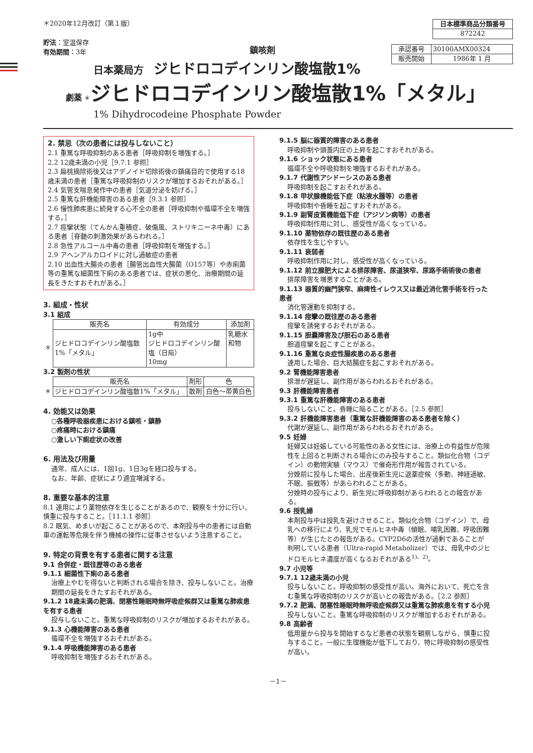＊2020年12月改訂（第１版）
貯法：室温保存
有効期間：3年
鎮咳剤
| 日本標準商品分類番号 |
| --- |
| 872242 |
| 承認番号 | 30100AMX00324 |
| 販売開始 | 1986年 1 月 |
日本薬局方　ジヒドロコデインリン酸塩散1%
劇薬 ＊ジヒドロコデインリン酸塩散1%「メタル」
1% Dihydrocodeine Phosphate Powder
2. 禁忌（次の患者には投与しないこと）
2.1 重篤な呼吸抑制のある患者［呼吸抑制を増強する。］
2.2 12歳未満の小児［9.7.1 参照］
2.3 扁桃摘除術後又はアデノイド切除術後の鎮痛目的で使用する18歳未満の患者［重篤な呼吸抑制のリスクが増加するおそれがある。］
2.4 気管支喘息発作中の患者［気道分泌を妨げる。］
2.5 重篤な肝機能障害のある患者［9.3.1 参照］
2.6 慢性肺疾患に続発する心不全の患者［呼吸抑制や循環不全を増強する。］
2.7 痙攣状態（てんかん重積症、破傷風、ストリキニーネ中毒）にある患者［脊髄の刺激効果があらわれる。］
2.8 急性アルコール中毒の患者［呼吸抑制を増強する。］
2.9 アヘンアルカロイドに対し過敏症の患者
2.10 出血性大腸炎の患者［腸管出血性大腸菌（O157等）や赤痢菌等の重篤な細菌性下痢のある患者では、症状の悪化、治療期間の延長をきたすおそれがある。］
3. 組成・性状
3.1 組成
| | 販売名 | 有効成分 | 添加剤 |
| --- | --- | --- | --- |
| ＊ | ジヒドロコデインリン酸塩散1%「メタル」 | 1g中 ジヒドロコデインリン酸塩（日局） 10mg | 乳糖水和物 |
3.2 製剤の性状
| | 販売名 | 剤形 | 色 |
| --- | --- | --- | --- |
| ＊ | ジヒドロコデインリン酸塩散1%「メタル」 | 散剤 | 白色～帯黄白色 |
4. 効能又は効果
○各種呼吸器疾患における鎮咳・鎮静
○疼痛時における鎮痛
○激しい下痢症状の改善
6. 用法及び用量
通常、成人には、1回1g、1日3gを経口投与する。
なお、年齢、症状により適宜増減する。
8. 重要な基本的注意
8.1 連用により薬物依存を生じることがあるので、観察を十分に行い、慎重に投与すること。［11.1.1 参照］
8.2 眠気、めまいが起こることがあるので、本剤投与中の患者には自動車の運転等危険を伴う機械の操作に従事させないよう注意すること。
9. 特定の背景を有する患者に関する注意
9.1 合併症・既往歴等のある患者
9.1.1 細菌性下痢のある患者
治療上やむを得ないと判断される場合を除き、投与しないこと。治療期間の延長をきたすおそれがある。
9.1.2 18歳未満の肥満、閉塞性睡眠時無呼吸症候群又は重篤な肺疾患を有する患者
投与しないこと。重篤な呼吸抑制のリスクが増加するおそれがある。
9.1.3 心機能障害のある患者
循環不全を増強するおそれがある。
9.1.4 呼吸機能障害のある患者
呼吸抑制を増強するおそれがある。
9.1.5 脳に器質的障害のある患者
呼吸抑制や頭蓋内圧の上昇を起こすおそれがある。
9.1.6 ショック状態にある患者
循環不全や呼吸抑制を増強するおそれがある。
9.1.7 代謝性アシドーシスのある患者
呼吸抑制を起こすおそれがある。
9.1.8 甲状腺機能低下症（粘液水腫等）の患者
呼吸抑制や昏睡を起こすおそれがある。
9.1.9 副腎皮質機能低下症（アジソン病等）の患者
呼吸抑制作用に対し、感受性が高くなっている。
9.1.10 薬物依存の既往歴のある患者
依存性を生じやすい。
9.1.11 衰弱者
呼吸抑制作用に対し、感受性が高くなっている。
9.1.12 前立腺肥大による排尿障害、尿道狭窄、尿路手術術後の患者
排尿障害を増悪することがある。
9.1.13 器質的幽門狭窄、麻痺性イレウス又は最近消化管手術を行った患者
消化管運動を抑制する。
9.1.14 痙攣の既往歴のある患者
痙攣を誘発するおそれがある。
9.1.15 胆嚢障害及び胆石のある患者
胆道痙攣を起こすことがある。
9.1.16 重篤な炎症性腸疾患のある患者
連用した場合、巨大結腸症を起こすおそれがある。
9.2 腎機能障害患者
排泄が遅延し、副作用があらわれるおそれがある。
9.3 肝機能障害患者
9.3.1 重篤な肝機能障害のある患者
投与しないこと。昏睡に陥ることがある。［2.5 参照］
9.3.2 肝機能障害患者（重篤な肝機能障害のある患者を除く）
代謝が遅延し、副作用があらわれるおそれがある。
9.5 妊婦
妊婦又は妊娠している可能性のある女性には、治療上の有益性が危険性を上回ると判断される場合にのみ投与すること。類似化合物（コデイン）の動物実験（マウス）で催奇形作用が報告されている。
分娩前に投与した場合、出産後新生児に退薬症候（多動、神経過敏、不眠、振戦等）があらわれることがある。
分娩時の投与により、新生児に呼吸抑制があらわれるとの報告がある。
9.6 授乳婦
本剤投与中は授乳を避けさせること。類似化合物（コデイン）で、母乳への移行により、乳児でモルヒネ中毒（傾眠、哺乳困難、呼吸困難等）が生じたとの報告がある。CYP2D6の活性が過剰であることが判明している患者（Ultra-rapid Metabolizer）では、母乳中のジヒドロモルヒネ濃度が高くなるおそれがある<sup>1)、2)</sup>。
9.7 小児等
9.7.1 12歳未満の小児
投与しないこと。呼吸抑制の感受性が高い。海外において、死亡を含む重篤な呼吸抑制のリスクが高いとの報告がある。［2.2 参照］
9.7.2 肥満、閉塞性睡眠時無呼吸症候群又は重篤な肺疾患を有する小児
投与しないこと。重篤な呼吸抑制のリスクが増加するおそれがある。
9.8 高齢者
低用量から投与を開始するなど患者の状態を観察しながら、慎重に投与すること。一般に生理機能が低下しており、特に呼吸抑制の感受性が高い。
－1－